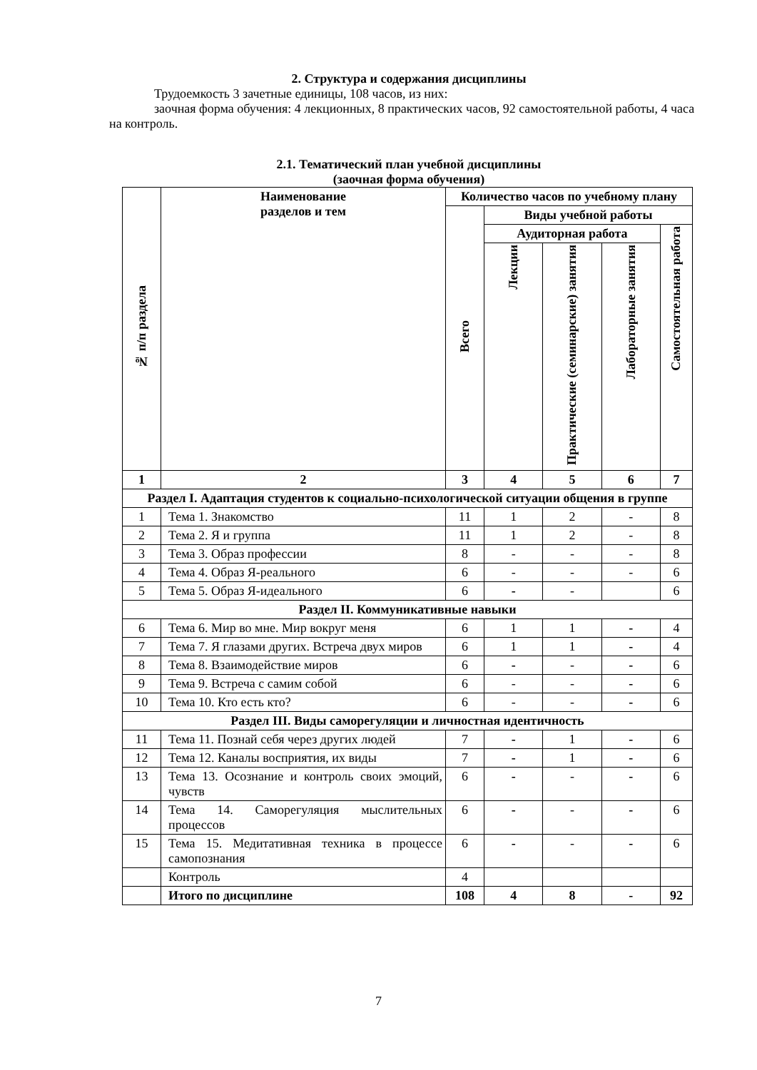2. Структура и содержания дисциплины
Трудоемкость 3 зачетные единицы, 108 часов, из них:
заочная форма обучения: 4 лекционных, 8 практических часов, 92 самостоятельной работы, 4 часа на контроль.
2.1. Тематический план учебной дисциплины
(заочная форма обучения)
| № п/п раздела | Наименование разделов и тем | Количество часов по учебному плану | | | | |
| --- | --- | --- | --- | --- | --- | --- |
| | | Всего | Виды учебной работы | | | |
| | | | Аудиторная работа | | | Самостоятельная работа |
| | | | Лекции | Практические (семинарские) занятия | Лабораторные занятия | |
| 1 | 2 | 3 | 4 | 5 | 6 | 7 |
| Раздел I. Адаптация студентов к социально-психологической ситуации общения в группе | | | | | | |
| 1 | Тема 1. Знакомство | 11 | 1 | 2 | - | 8 |
| 2 | Тема 2. Я и группа | 11 | 1 | 2 | - | 8 |
| 3 | Тема 3. Образ профессии | 8 | - | - | - | 8 |
| 4 | Тема 4. Образ Я-реального | 6 | - | - | - | 6 |
| 5 | Тема 5. Образ Я-идеального | 6 | - | - | | 6 |
| Раздел II. Коммуникативные навыки | | | | | | |
| 6 | Тема 6. Мир во мне. Мир вокруг меня | 6 | 1 | 1 | - | 4 |
| 7 | Тема 7. Я глазами других. Встреча двух миров | 6 | 1 | 1 | - | 4 |
| 8 | Тема 8. Взаимодействие миров | 6 | - | - | - | 6 |
| 9 | Тема 9. Встреча с самим собой | 6 | - | - | - | 6 |
| 10 | Тема 10. Кто есть кто? | 6 | - | - | - | 6 |
| Раздел III. Виды саморегуляции и личностная идентичность | | | | | | |
| 11 | Тема 11. Познай себя через других людей | 7 | - | 1 | - | 6 |
| 12 | Тема 12. Каналы восприятия, их виды | 7 | - | 1 | - | 6 |
| 13 | Тема 13. Осознание и контроль своих эмоций, чувств | 6 | - | - | - | 6 |
| 14 | Тема 14. Саморегуляция мыслительных процессов | 6 | - | - | - | 6 |
| 15 | Тема 15. Медитативная техника в процессе самопознания | 6 | - | - | - | 6 |
| | Контроль | 4 | | | | |
| | Итого по дисциплине | 108 | 4 | 8 | - | 92 |
7